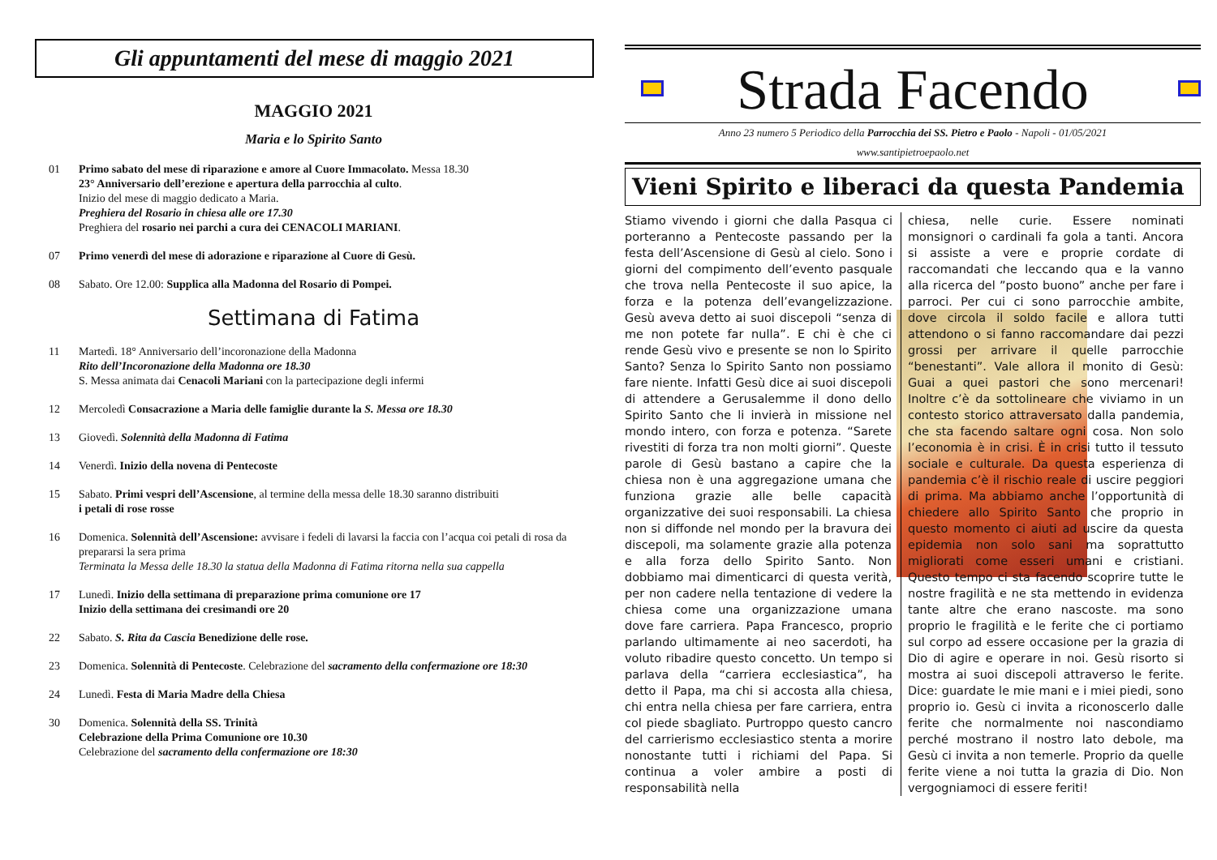Gli appuntamenti del mese di maggio 2021
MAGGIO 2021
Maria e lo Spirito Santo
01 Primo sabato del mese di riparazione e amore al Cuore Immacolato. Messa 18.30
23° Anniversario dell’erezione e apertura della parrocchia al culto.
Inizio del mese di maggio dedicato a Maria.
Preghiera del Rosario in chiesa alle ore 17.30
Preghiera del rosario nei parchi a cura dei CENACOLI MARIANI.
07 Primo venerdì del mese di adorazione e riparazione al Cuore di Gesù.
08 Sabato. Ore 12.00: Supplica alla Madonna del Rosario di Pompei.
Settimana di Fatima
11 Martedì. 18° Anniversario dell’incoronazione della Madonna
Rito dell’Incoronazione della Madonna ore 18.30
S. Messa animata dai Cenacoli Mariani con la partecipazione degli infermi
12 Mercoledì Consacrazione a Maria delle famiglie durante la S. Messa ore 18.30
13 Giovedì. Solennità della Madonna di Fatima
14 Venerdì. Inizio della novena di Pentecoste
15 Sabato. Primi vespri dell’Ascensione, al termine della messa delle 18.30 saranno distribuiti
i petali di rose rosse
16 Domenica. Solennità dell’Ascensione: avvisare i fedeli di lavarsi la faccia con l’acqua coi petali di rosa da prepararsi la sera prima
Terminata la Messa delle 18.30 la statua della Madonna di Fatima ritorna nella sua cappella
17 Lunedì. Inizio della settimana di preparazione prima comunione ore 17
Inizio della settimana dei cresimandi ore 20
22 Sabato. S. Rita da Cascia Benedizione delle rose.
23 Domenica. Solennità di Pentecoste. Celebrazione del sacramento della confermazione ore 18:30
24 Lunedì. Festa di Maria Madre della Chiesa
30 Domenica. Solennità della SS. Trinità
Celebrazione della Prima Comunione ore 10.30
Celebrazione del sacramento della confermazione ore 18:30
Strada Facendo
Anno 23 numero 5 Periodico della Parrocchia dei SS. Pietro e Paolo - Napoli - 01/05/2021
www.santipietroepaolo.net
Vieni Spirito e liberaci da questa Pandemia
Stiamo vivendo i giorni che dalla Pasqua ci porteranno a Pentecoste passando per la festa dell’Ascensione di Gesù al cielo. Sono i giorni del compimento dell’evento pasquale che trova nella Pentecoste il suo apice, la forza e la potenza dell’evangelizzazione. Gesù aveva detto ai suoi discepoli “senza di me non potete far nulla”. E chi è che ci rende Gesù vivo e presente se non lo Spirito Santo? Senza lo Spirito Santo non possiamo fare niente. Infatti Gesù dice ai suoi discepoli di attendere a Gerusalemme il dono dello Spirito Santo che li invierà in missione nel mondo intero, con forza e potenza. “Sarete rivestiti di forza tra non molti giorni”. Queste parole di Gesù bastano a capire che la chiesa non è una aggregazione umana che funziona grazie alle belle capacità organizzative dei suoi responsabili. La chiesa non si diffonde nel mondo per la bravura dei discepoli, ma solamente grazie alla potenza e alla forza dello Spirito Santo. Non dobbiamo mai dimenticarci di questa verità, per non cadere nella tentazione di vedere la chiesa come una organizzazione umana dove fare carriera. Papa Francesco, proprio parlando ultimamente ai neo sacerdoti, ha voluto ribadire questo concetto. Un tempo si parlava della “carriera ecclesiastica”, ha detto il Papa, ma chi si accosta alla chiesa, chi entra nella chiesa per fare carriera, entra col piede sbagliato. Purtroppo questo cancro del carrierismo ecclesiastico stenta a morire nonostante tutti i richiami del Papa. Si continua a voler ambire a posti di responsabilità nella
chiesa, nelle curie. Essere nominati monsignori o cardinali fa gola a tanti. Ancora si assiste a vere e proprie cordate di raccomandati che leccando qua e la vanno alla ricerca del ”posto buono” anche per fare i parroci. Per cui ci sono parrocchie ambite, dove circola il soldo facile e allora tutti attendono o si fanno raccomandare dai pezzi grossi per arrivare il quelle parrocchie “benestanti”. Vale allora il monito di Gesù: Guai a quei pastori che sono mercenari! Inoltre c’è da sottolineare che viviamo in un contesto storico attraversato dalla pandemia, che sta facendo saltare ogni cosa. Non solo l’economia è in crisi. È in crisi tutto il tessuto sociale e culturale. Da questa esperienza di pandemia c’è il rischio reale di uscire peggiori di prima. Ma abbiamo anche l’opportunità di chiedere allo Spirito Santo che proprio in questo momento ci aiuti ad uscire da questa epidemia non solo sani ma soprattutto migliorati come esseri umani e cristiani. Questo tempo ci sta facendo scoprire tutte le nostre fragilità e ne sta mettendo in evidenza tante altre che erano nascoste. ma sono proprio le fragilità e le ferite che ci portiamo sul corpo ad essere occasione per la grazia di Dio di agire e operare in noi. Gesù risorto si mostra ai suoi discepoli attraverso le ferite. Dice: guardate le mie mani e i miei piedi, sono proprio io. Gesù ci invita a riconoscerlo dalle ferite che normalmente noi nascondiamo perché mostrano il nostro lato debole, ma Gesù ci invita a non temerle. Proprio da quelle ferite viene a noi tutta la grazia di Dio. Non vergogniamoci di essere feriti!